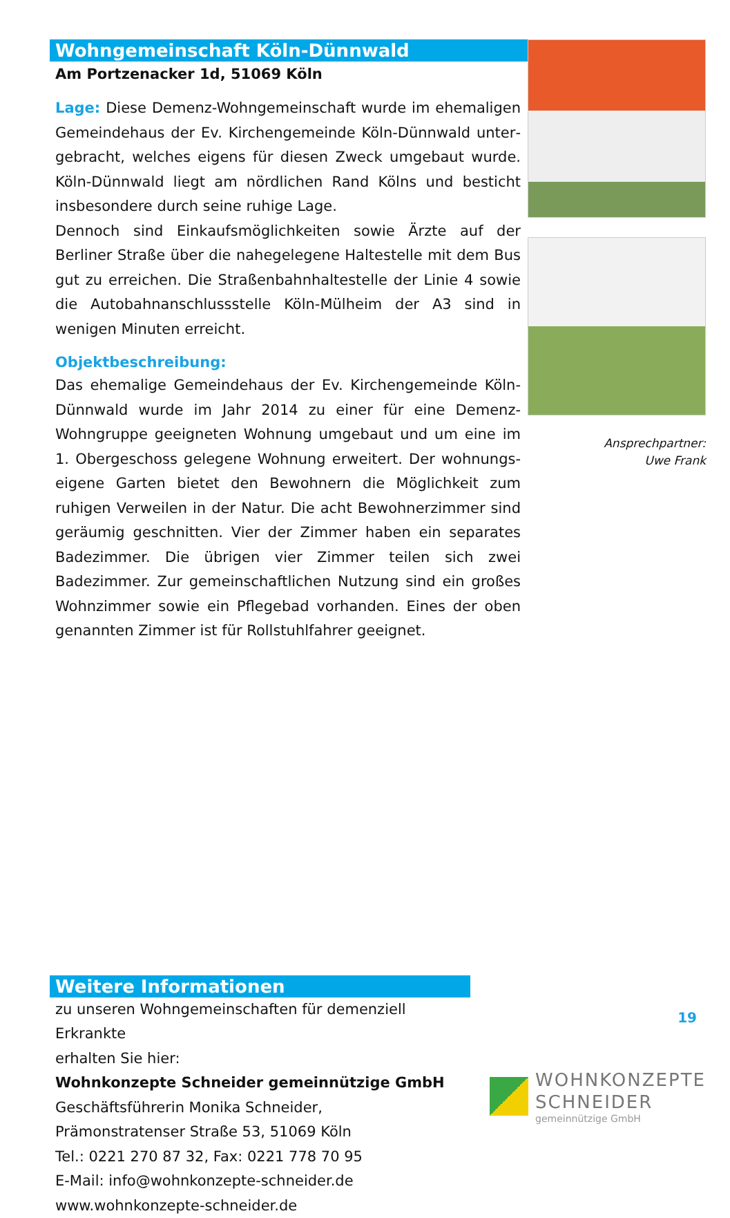Wohngemeinschaft Köln-Dünnwald
Am Portzenacker 1d, 51069 Köln
Lage: Diese Demenz-Wohngemeinschaft wurde im ehemaligen Gemeindehaus der Ev. Kirchengemeinde Köln-Dünnwald unter­gebracht, welches eigens für diesen Zweck umgebaut wurde. Köln-Dünnwald liegt am nördlichen Rand Kölns und besticht insbesondere durch seine ruhige Lage.
Dennoch sind Einkaufsmöglichkeiten sowie Ärzte auf der Berliner Straße über die nahegelegene Haltestelle mit dem Bus gut zu erreichen. Die Straßenbahnhaltestelle der Linie 4 sowie die Autobahnanschlussstelle Köln-Mülheim der A3 sind in wenigen Minuten erreicht.
Objektbeschreibung:
Das ehemalige Gemeindehaus der Ev. Kirchengemeinde Köln-Dünnwald wurde im Jahr 2014 zu einer für eine Demenz-Wohngruppe geeigneten Wohnung umgebaut und um eine im 1. Obergeschoss gelegene Wohnung erweitert. Der wohnungs­eigene Garten bietet den Bewohnern die Möglichkeit zum ruhigen Verweilen in der Natur. Die acht Bewohnerzimmer sind geräumig geschnitten. Vier der Zimmer haben ein separates Badezimmer. Die übrigen vier Zimmer teilen sich zwei Badezimmer. Zur gemeinschaftlichen Nutzung sind ein großes Wohnzimmer sowie ein Pflegebad vorhanden. Eines der oben genannten Zimmer ist für Rollstuhlfahrer geeignet.
Ansprechpartner:
Uwe Frank
Weitere Informationen
zu unseren Wohngemeinschaften für demenziell Erkrankte
erhalten Sie hier:
Wohnkonzepte Schneider gemeinnützige GmbH
Geschäftsführerin Monika Schneider,
Prämonstratenser Straße 53, 51069 Köln
Tel.: 0221 270 87 32, Fax: 0221 778 70 95
E-Mail: info@wohnkonzepte-schneider.de
www.wohnkonzepte-schneider.de
WOHNKONZEPTE
SCHNEIDER
gemeinnützige GmbH
19